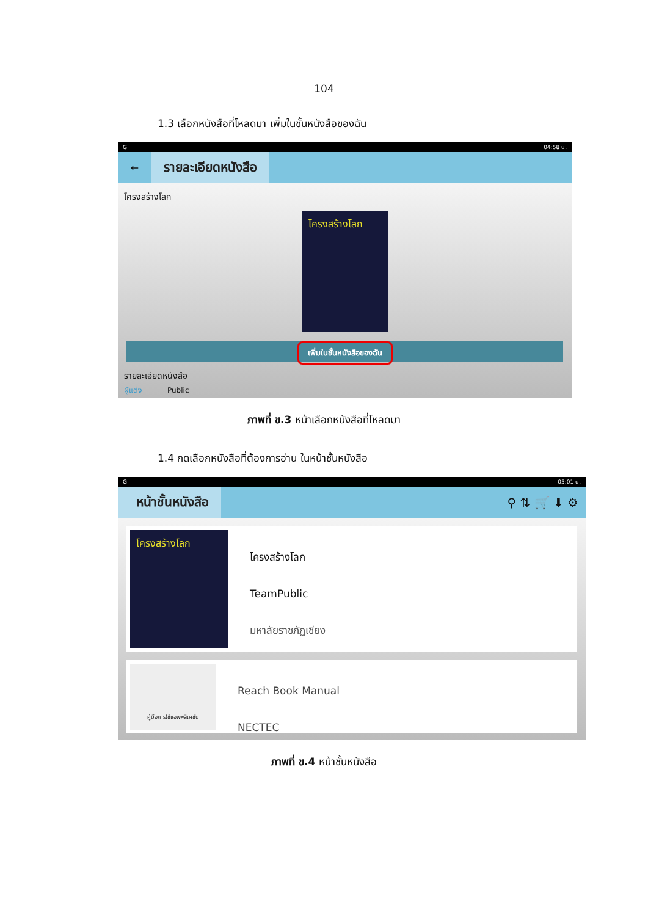104
1.3 เลือกหนังสือที่โหลดมา เพิ่มในชั้นหนังสือของฉัน
G 04:58 น.
←
รายละเอียดหนังสือ
โครงสร้างโลก
โครงสร้างโลก
เพิ่มในชั้นหนังสือของฉัน
รายละเอียดหนังสือ
ผู้แต่ง Public
ภาพที่ ข.3 หน้าเลือกหนังสือที่โหลดมา
1.4 กดเลือกหนังสือที่ต้องการอ่าน ในหน้าชั้นหนังสือ
G 05:01 น.
หน้าชั้นหนังสือ
⚲ ⇅ 🛒 ⬇ ⚙
โครงสร้างโลก
โครงสร้างโลก
TeamPublic
มหาลัยราชภัฏเชียง
คู่มือการใช้แอพพลิเคชัน
Reach Book Manual
NECTEC
ภาพที่ ข.4 หน้าชั้นหนังสือ